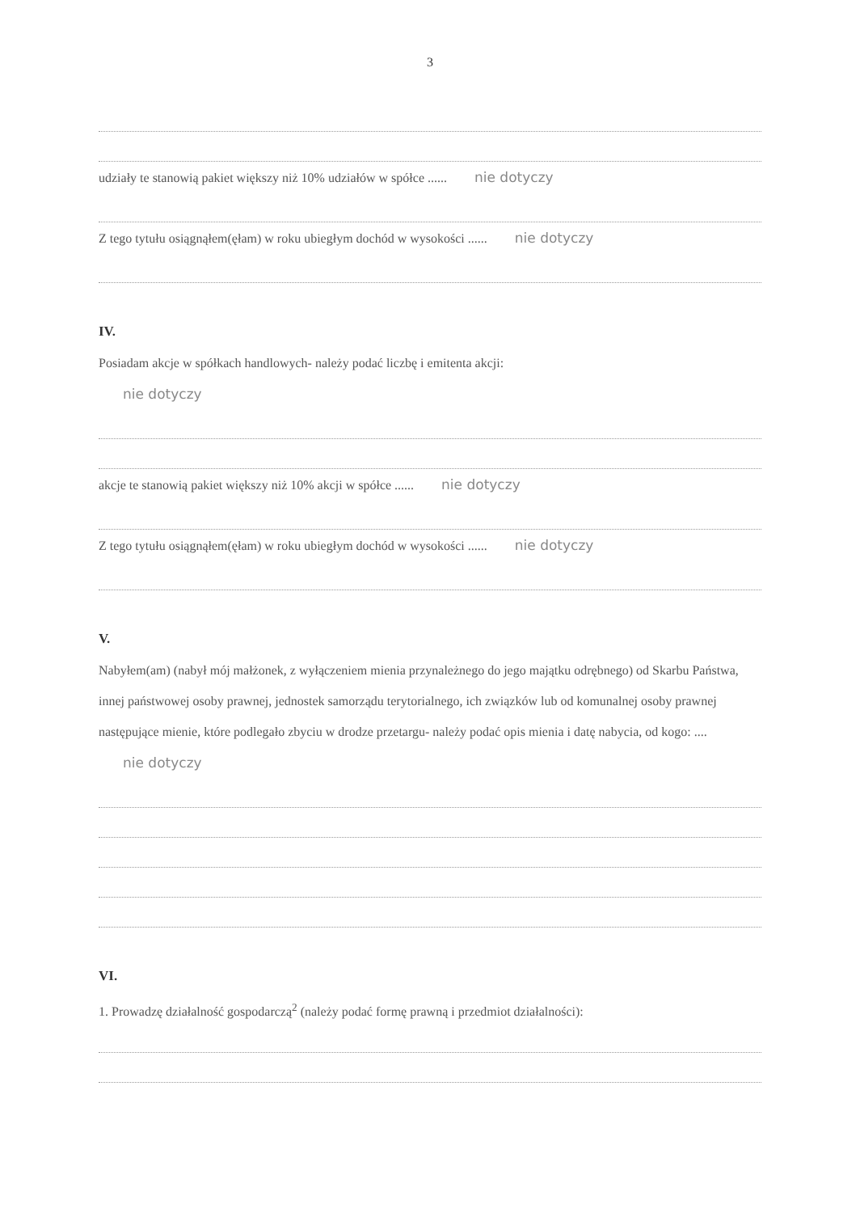3
udziały te stanowią pakiet większy niż 10% udziałów w spółce ...... nie dotyczy
Z tego tytułu osiągnąłem(ęłam) w roku ubiegłym dochód w wysokości ...... nie dotyczy
IV.
Posiadam akcje w spółkach handlowych- należy podać liczbę i emitenta akcji:
nie dotyczy
akcje te stanowią pakiet większy niż 10% akcji w spółce ...... nie dotyczy
Z tego tytułu osiągnąłem(ęłam) w roku ubiegłym dochód w wysokości ...... nie dotyczy
V.
Nabyłem(am) (nabył mój małżonek, z wyłączeniem mienia przynależnego do jego majątku odrębnego) od Skarbu Państwa, innej państwowej osoby prawnej, jednostek samorządu terytorialnego, ich związków lub od komunalnej osoby prawnej następujące mienie, które podlegało zbyciu w drodze przetargu- należy podać opis mienia i datę nabycia, od kogo: ....
nie dotyczy
VI.
1. Prowadzę działalność gospodarczą<sup>2</sup> (należy podać formę prawną i przedmiot działalności):